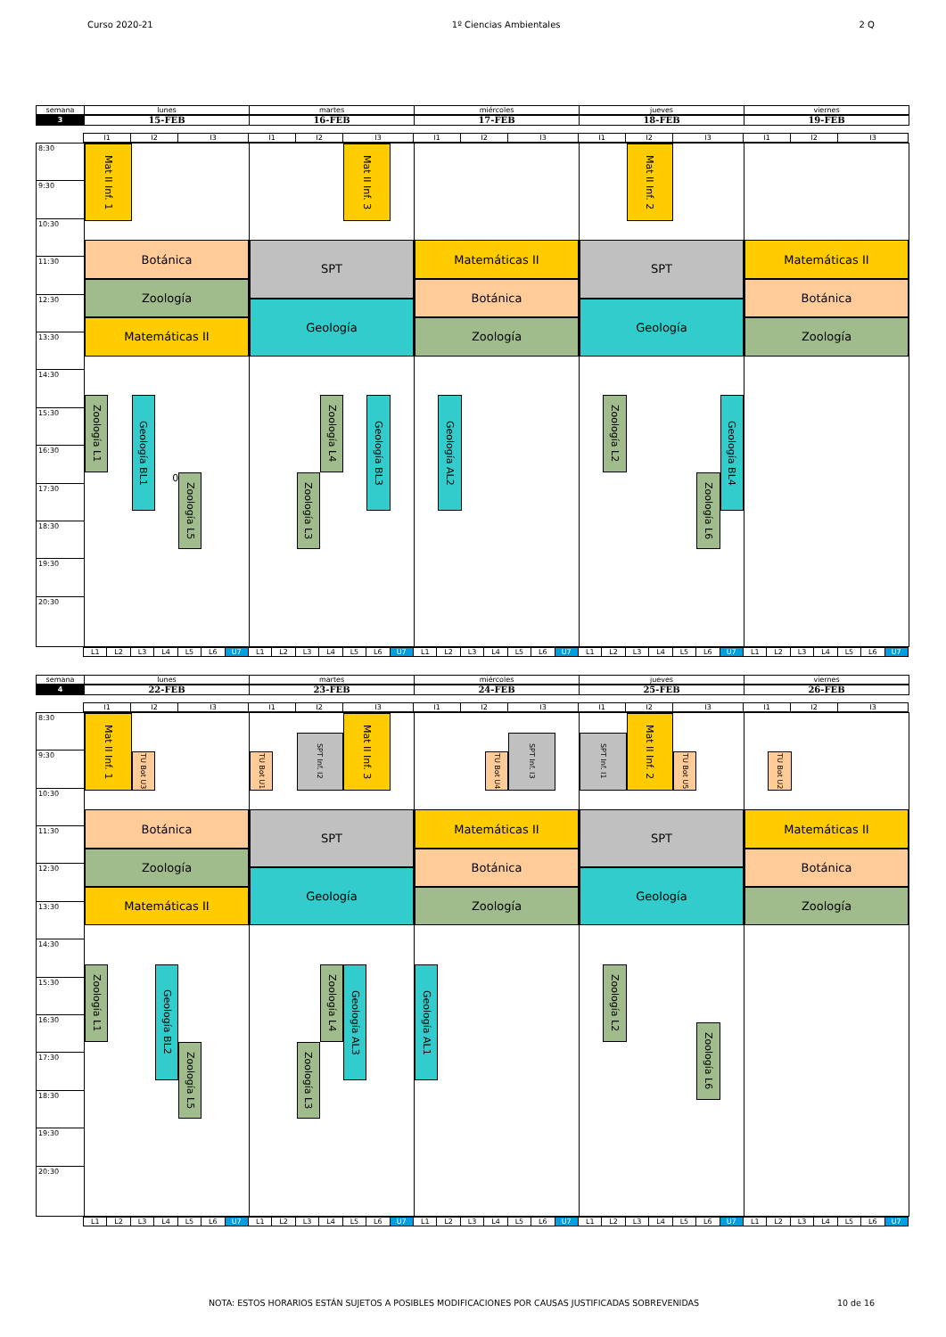Curso 2020-21 1º Ciencias Ambientales 2 Q
semana
lunes martes miércoles jueves viernes
3
15-FEB 16-FEB 17-FEB 18-FEB 19-FEB
I1 I2 I3 I1 I2 I3 I1 I2 I3 I1 I2 I3 I1 I2 I3
8:30
9:30
10:30
11:30
12:30
13:30
14:30
15:30
16:30
17:30
18:30
19:30
20:30
Mat II Inf. 1
Botánica
Zoología
Matemáticas II
Zoología L1
Geología BL1
0
Zoología L5
Mat II Inf. 3
SPT
Geología
Zoología L4
Geología BL3
Zoología L3
Matemáticas II
Botánica
Zoología
Geología AL2
Mat II Inf. 2
SPT
Geología
Zoología L2
Geología BL4
Zoología L6
Matemáticas II
Botánica
Zoología
L1 L2 L3 L4 L5 L6 U7 L1 L2 L3 L4 L5 L6 U7 L1 L2 L3 L4 L5 L6 U7 L1 L2 L3 L4 L5 L6 U7 L1 L2 L3 L4 L5 L6 U7
semana
lunes martes miércoles jueves viernes
4
22-FEB 23-FEB 24-FEB 25-FEB 26-FEB
I1 I2 I3 I1 I2 I3 I1 I2 I3 I1 I2 I3 I1 I2 I3
8:30
9:30
10:30
11:30
12:30
13:30
14:30
15:30
16:30
17:30
18:30
19:30
20:30
Mat II Inf. 1
TU Bot U3
Botánica
Zoología
Matemáticas II
Zoología L1
Geología BL2
Zoología L5
TU Bot U1
SPT Inf. I2
Mat II Inf. 3
SPT
Geología
Zoología L4
Geología AL3
Zoología L3
TU Bot U4
SPT Inf. I3
Matemáticas II
Botánica
Zoología
Geología AL1
SPT Inf. I1
Mat II Inf. 2
TU Bot U5
SPT
Geología
Zoología L2
Zoología L6
TU Bot U2
Matemáticas II
Botánica
Zoología
L1 L2 L3 L4 L5 L6 U7 L1 L2 L3 L4 L5 L6 U7 L1 L2 L3 L4 L5 L6 U7 L1 L2 L3 L4 L5 L6 U7 L1 L2 L3 L4 L5 L6 U7
NOTA: ESTOS HORARIOS ESTÁN SUJETOS A POSIBLES MODIFICACIONES POR CAUSAS JUSTIFICADAS SOBREVENIDAS 10 de 16